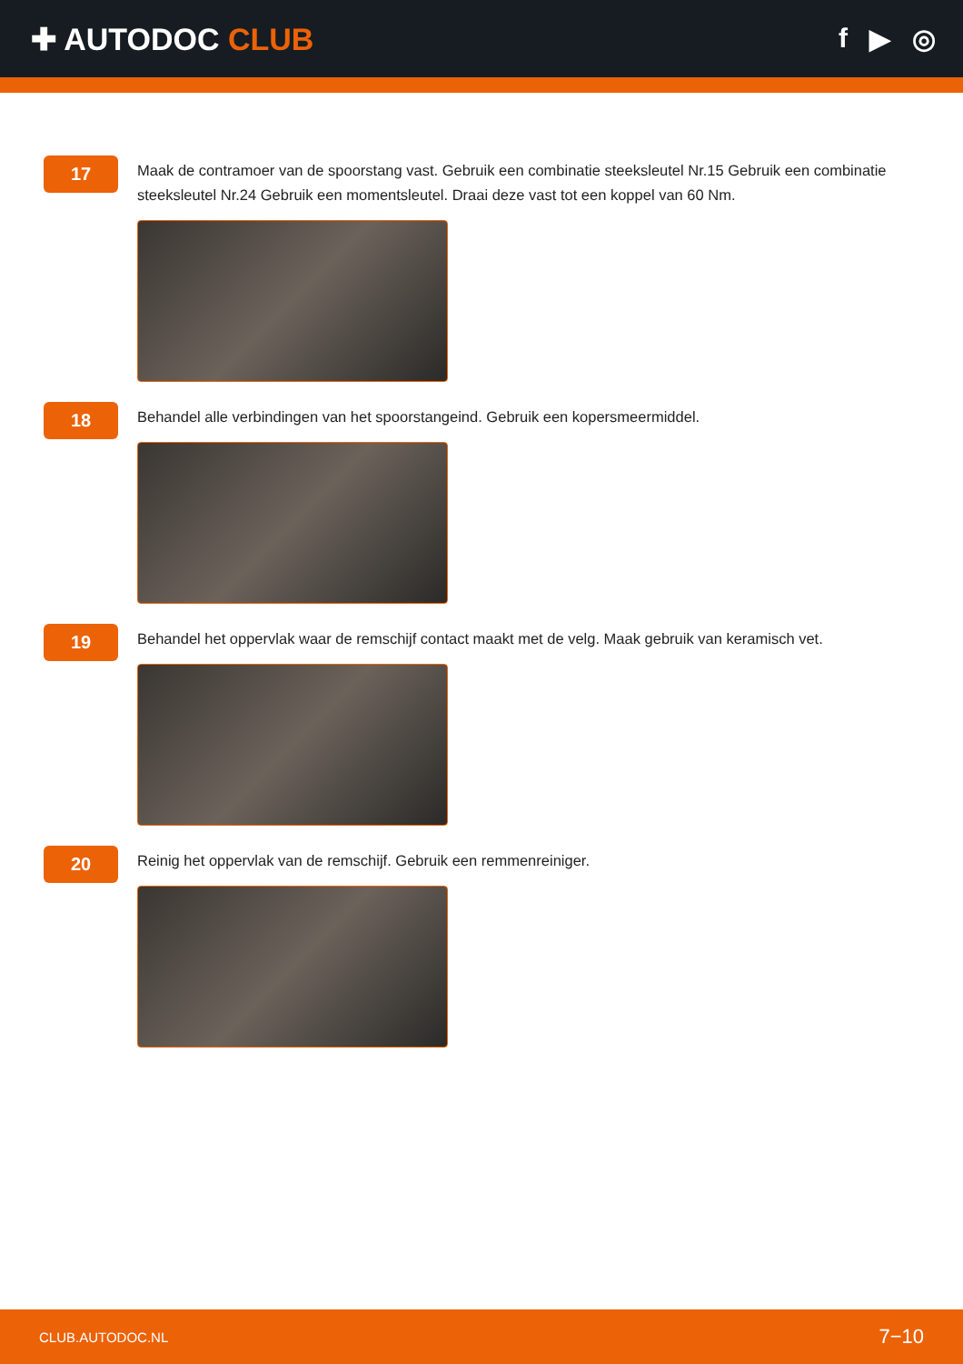✚ AUTODOC CLUB f ▶ ◎
17
Maak de contramoer van de spoorstang vast. Gebruik een combinatie steeksleutel Nr.15 Gebruik een combinatie steeksleutel Nr.24 Gebruik een momentsleutel. Draai deze vast tot een koppel van 60 Nm.
18
Behandel alle verbindingen van het spoorstangeind. Gebruik een kopersmeermiddel.
19
Behandel het oppervlak waar de remschijf contact maakt met de velg. Maak gebruik van keramisch vet.
20
Reinig het oppervlak van de remschijf. Gebruik een remmenreiniger.
CLUB.AUTODOC.NL 7−10